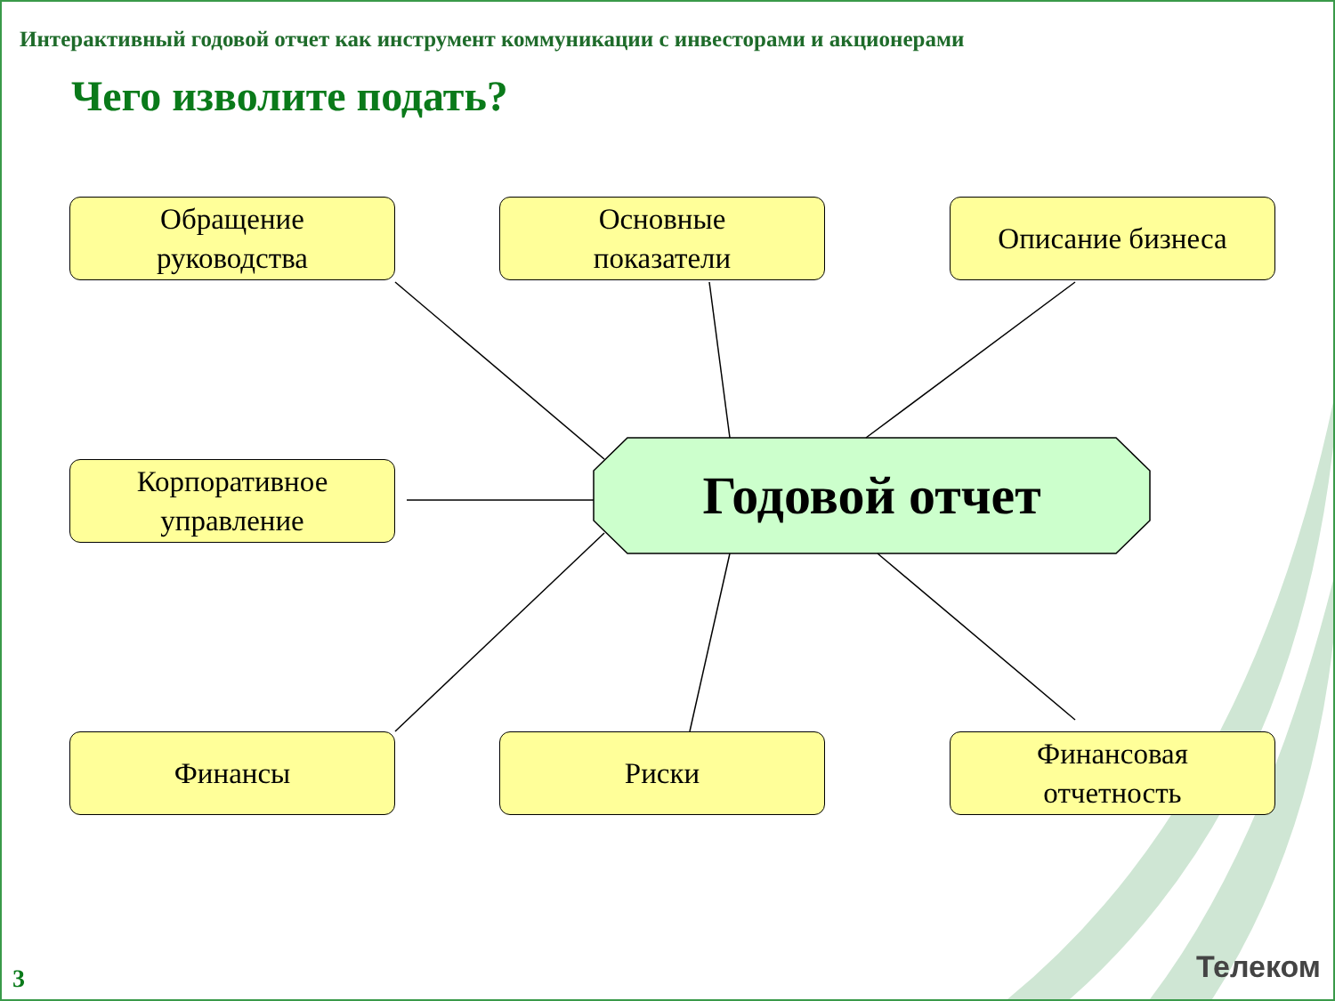Интерактивный годовой отчет как инструмент коммуникации с инвесторами и акционерами
Чего изволите подать?
Обращение
руководства
Основные
показатели
Описание бизнеса
Корпоративное
управление
Годовой отчет
Финансы Риски
Финансовая
отчетность
3 Телеком